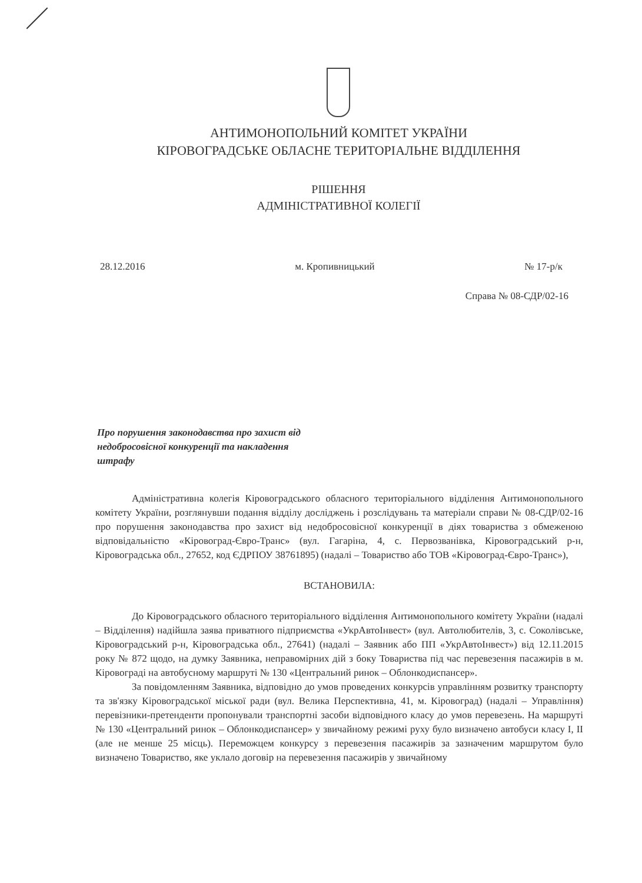АНТИМОНОПОЛЬНИЙ КОМІТЕТ УКРАЇНИ
КІРОВОГРАДСЬКЕ ОБЛАСНЕ ТЕРИТОРІАЛЬНЕ ВІДДІЛЕННЯ
РІШЕННЯ
АДМІНІСТРАТИВНОЇ КОЛЕГІЇ
28.12.2016 м. Кропивницький № 17-р/к
Справа № 08-СДР/02-16
Про порушення законодавства про захист від недобросовісної конкуренції та накладення штрафу
Адміністративна колегія Кіровоградського обласного територіального відділення Антимонопольного комітету України, розглянувши подання відділу досліджень і розслідувань та матеріали справи № 08-СДР/02-16 про порушення законодавства про захист від недобросовісної конкуренції в діях товариства з обмеженою відповідальністю «Кіровоград-Євро-Транс» (вул. Гагаріна, 4, с. Первозванівка, Кіровоградський р-н, Кіровоградська обл., 27652, код ЄДРПОУ 38761895) (надалі – Товариство або ТОВ «Кіровоград-Євро-Транс»),
ВСТАНОВИЛА:
До Кіровоградського обласного територіального відділення Антимонопольного комітету України (надалі – Відділення) надійшла заява приватного підприємства «УкрАвтоІнвест» (вул. Автолюбителів, 3, с. Соколівське, Кіровоградський р-н, Кіровоградська обл., 27641) (надалі – Заявник або ПП «УкрАвтоІнвест») від 12.11.2015 року № 872 щодо, на думку Заявника, неправомірних дій з боку Товариства під час перевезення пасажирів в м. Кіровограді на автобусному маршруті № 130 «Центральний ринок – Облонкодиспансер».
За повідомленням Заявника, відповідно до умов проведених конкурсів управлінням розвитку транспорту та зв'язку Кіровоградської міської ради (вул. Велика Перспективна, 41, м. Кіровоград) (надалі – Управління) перевізники-претенденти пропонували транспортні засоби відповідного класу до умов перевезень. На маршруті № 130 «Центральний ринок – Облонкодиспансер» у звичайному режимі руху було визначено автобуси класу I, II (але не менше 25 місць). Переможцем конкурсу з перевезення пасажирів за зазначеним маршрутом було визначено Товариство, яке уклало договір на перевезення пасажирів у звичайному